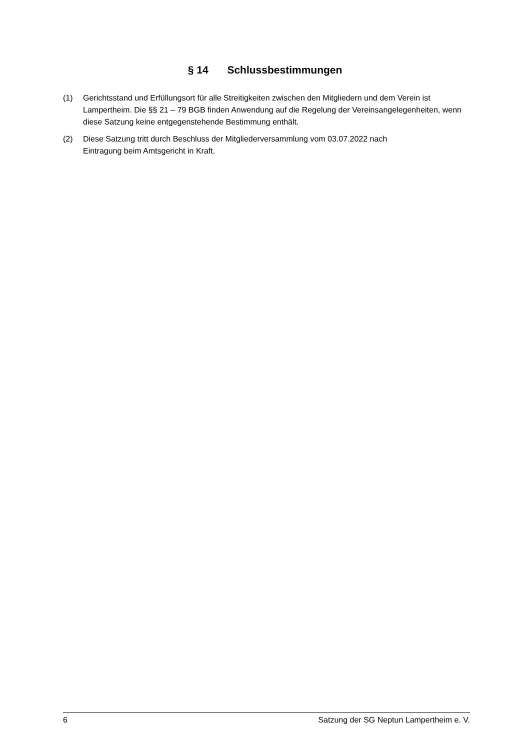§ 14 Schlussbestimmungen
(1) Gerichtsstand und Erfüllungsort für alle Streitigkeiten zwischen den Mitgliedern und dem Verein ist Lampertheim. Die §§ 21 – 79 BGB finden Anwendung auf die Regelung der Vereinsangelegenheiten, wenn diese Satzung keine entgegenstehende Bestimmung enthält.
(2) Diese Satzung tritt durch Beschluss der Mitgliederversammlung vom 03.07.2022 nach
Eintragung beim Amtsgericht in Kraft.
6 Satzung der SG Neptun Lampertheim e. V.